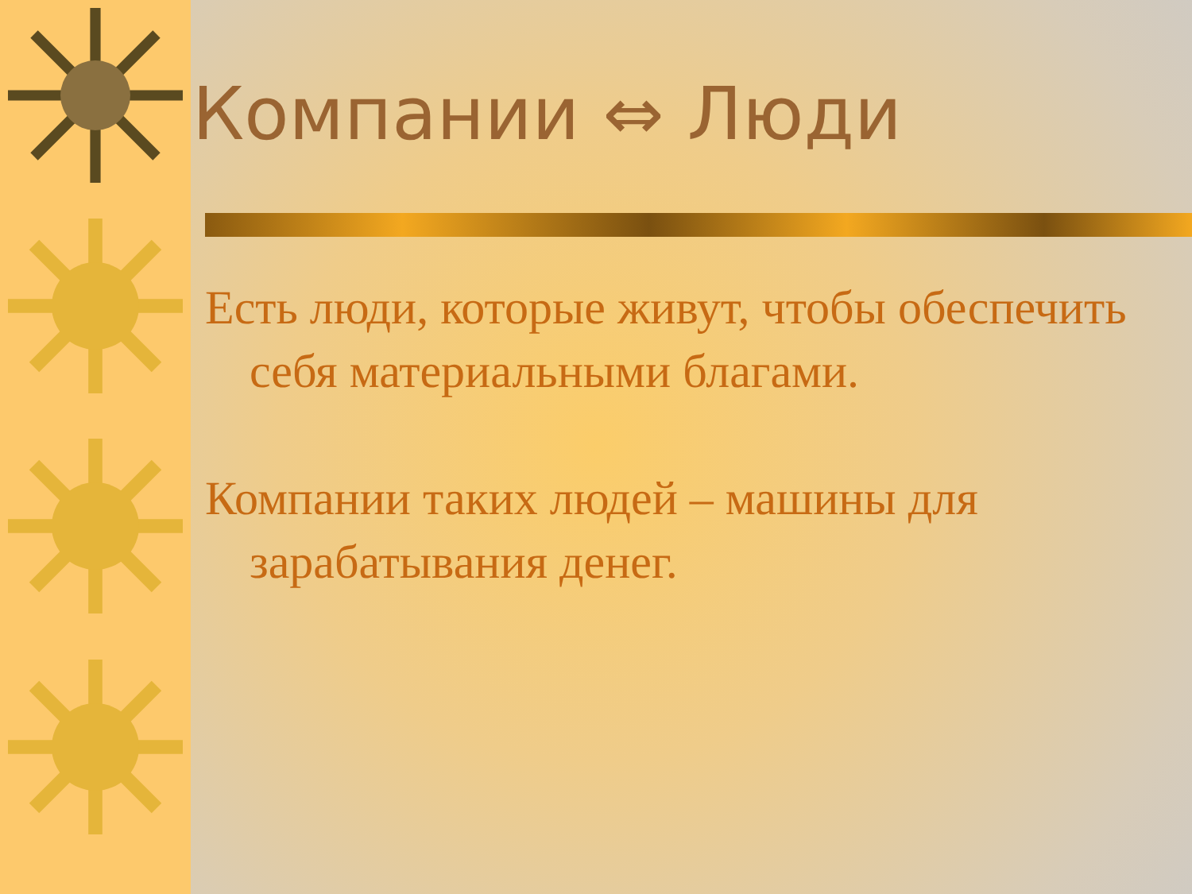Компании ⇔ Люди
Есть люди, которые живут, чтобы обеспечить себя материальными благами.
Компании таких людей – машины для зарабатывания денег.